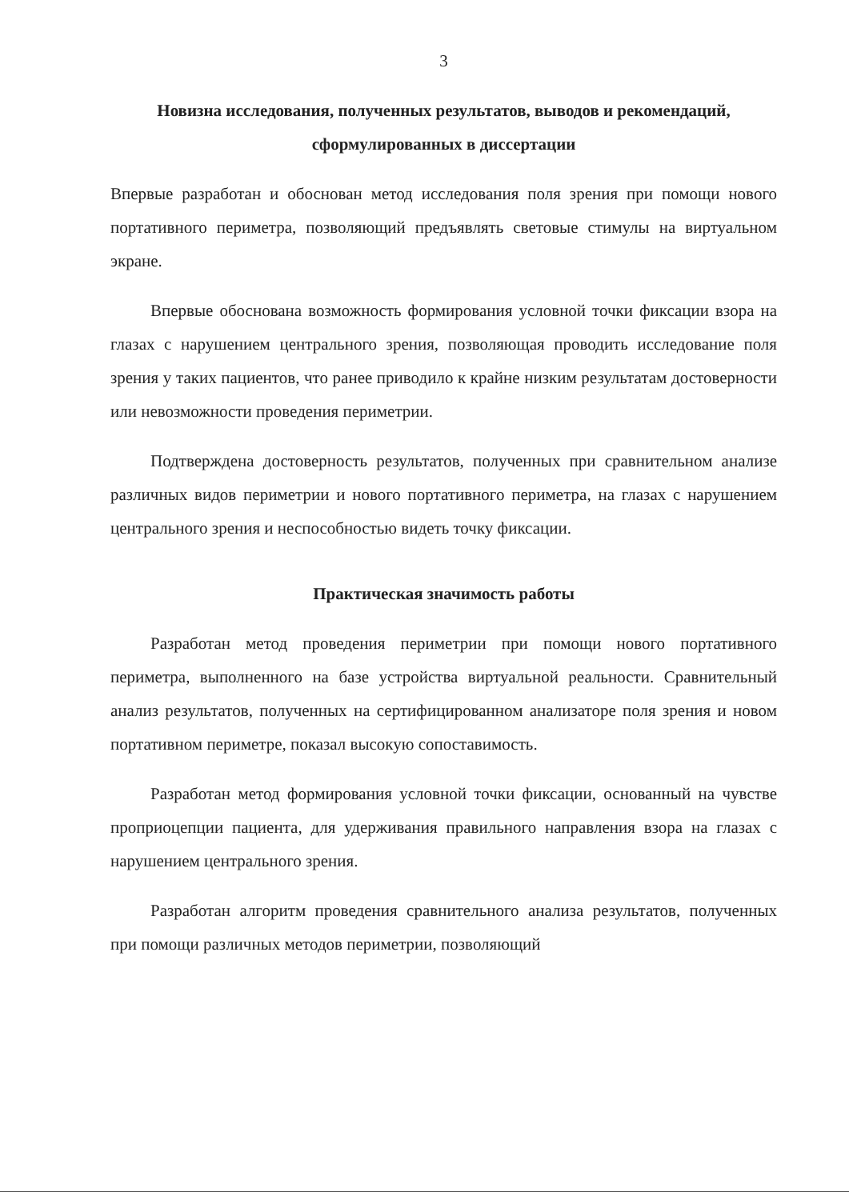3
Новизна исследования, полученных результатов, выводов и рекомендаций, сформулированных в диссертации
Впервые разработан и обоснован метод исследования поля зрения при помощи нового портативного периметра, позволяющий предъявлять световые стимулы на виртуальном экране.
Впервые обоснована возможность формирования условной точки фиксации взора на глазах с нарушением центрального зрения, позволяющая проводить исследование поля зрения у таких пациентов, что ранее приводило к крайне низким результатам достоверности или невозможности проведения периметрии.
Подтверждена достоверность результатов, полученных при сравнительном анализе различных видов периметрии и нового портативного периметра, на глазах с нарушением центрального зрения и неспособностью видеть точку фиксации.
Практическая значимость работы
Разработан метод проведения периметрии при помощи нового портативного периметра, выполненного на базе устройства виртуальной реальности. Сравнительный анализ результатов, полученных на сертифицированном анализаторе поля зрения и новом портативном периметре, показал высокую сопоставимость.
Разработан метод формирования условной точки фиксации, основанный на чувстве проприоцепции пациента, для удерживания правильного направления взора на глазах с нарушением центрального зрения.
Разработан алгоритм проведения сравнительного анализа результатов, полученных при помощи различных методов периметрии, позволяющий